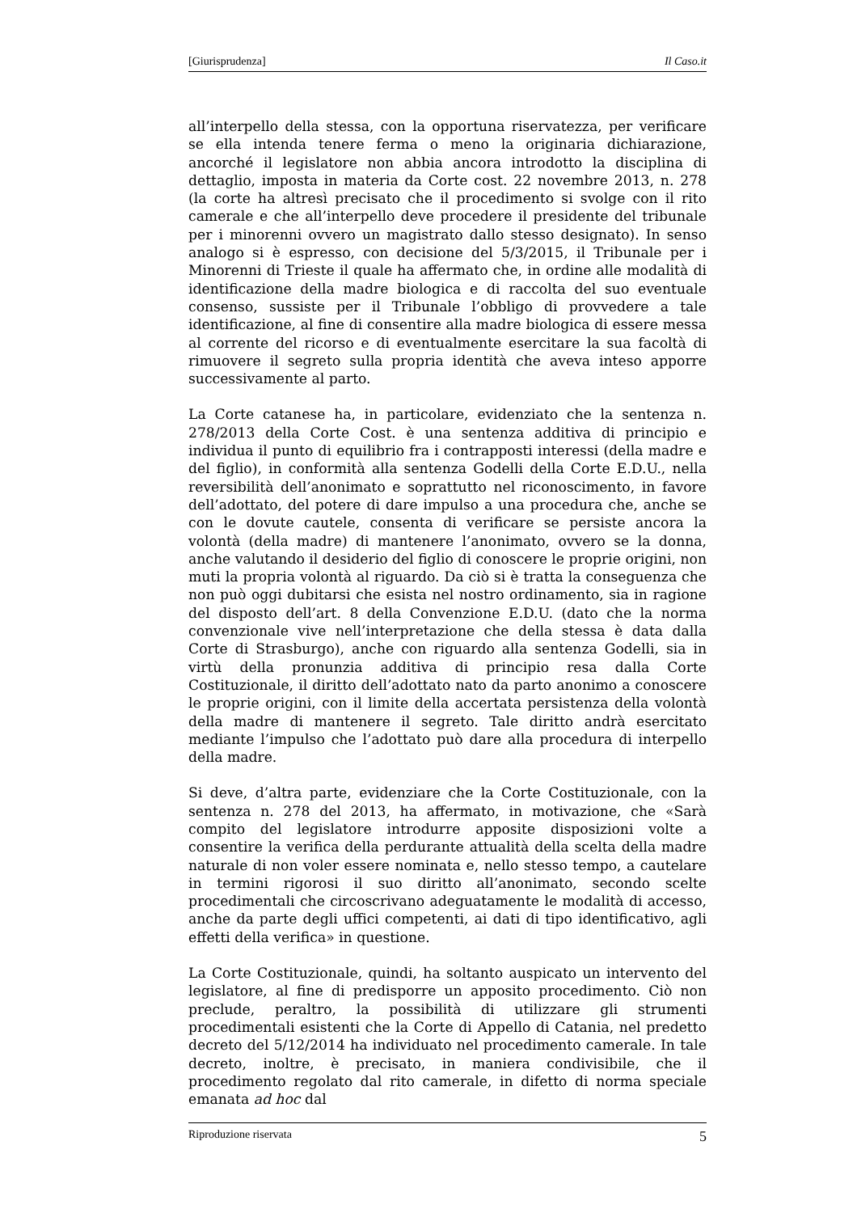[Giurisprudenza] Il Caso.it
all’interpello della stessa, con la opportuna riservatezza, per verificare se ella intenda tenere ferma o meno la originaria dichiarazione, ancorché il legislatore non abbia ancora introdotto la disciplina di dettaglio, imposta in materia da Corte cost. 22 novembre 2013, n. 278 (la corte ha altresì precisato che il procedimento si svolge con il rito camerale e che all’interpello deve procedere il presidente del tribunale per i minorenni ovvero un magistrato dallo stesso designato). In senso analogo si è espresso, con decisione del 5/3/2015, il Tribunale per i Minorenni di Trieste il quale ha affermato che, in ordine alle modalità di identificazione della madre biologica e di raccolta del suo eventuale consenso, sussiste per il Tribunale l’obbligo di provvedere a tale identificazione, al fine di consentire alla madre biologica di essere messa al corrente del ricorso e di eventualmente esercitare la sua facoltà di rimuovere il segreto sulla propria identità che aveva inteso apporre successivamente al parto.
La Corte catanese ha, in particolare, evidenziato che la sentenza n. 278/2013 della Corte Cost. è una sentenza additiva di principio e individua il punto di equilibrio fra i contrapposti interessi (della madre e del figlio), in conformità alla sentenza Godelli della Corte E.D.U., nella reversibilità dell’anonimato e soprattutto nel riconoscimento, in favore dell’adottato, del potere di dare impulso a una procedura che, anche se con le dovute cautele, consenta di verificare se persiste ancora la volontà (della madre) di mantenere l’anonimato, ovvero se la donna, anche valutando il desiderio del figlio di conoscere le proprie origini, non muti la propria volontà al riguardo. Da ciò si è tratta la conseguenza che non può oggi dubitarsi che esista nel nostro ordinamento, sia in ragione del disposto dell’art. 8 della Convenzione E.D.U. (dato che la norma convenzionale vive nell’interpretazione che della stessa è data dalla Corte di Strasburgo), anche con riguardo alla sentenza Godelli, sia in virtù della pronunzia additiva di principio resa dalla Corte Costituzionale, il diritto dell’adottato nato da parto anonimo a conoscere le proprie origini, con il limite della accertata persistenza della volontà della madre di mantenere il segreto. Tale diritto andrà esercitato mediante l’impulso che l’adottato può dare alla procedura di interpello della madre.
Si deve, d’altra parte, evidenziare che la Corte Costituzionale, con la sentenza n. 278 del 2013, ha affermato, in motivazione, che «Sarà compito del legislatore introdurre apposite disposizioni volte a consentire la verifica della perdurante attualità della scelta della madre naturale di non voler essere nominata e, nello stesso tempo, a cautelare in termini rigorosi il suo diritto all’anonimato, secondo scelte procedimentali che circoscrivano adeguatamente le modalità di accesso, anche da parte degli uffici competenti, ai dati di tipo identificativo, agli effetti della verifica» in questione.
La Corte Costituzionale, quindi, ha soltanto auspicato un intervento del legislatore, al fine di predisporre un apposito procedimento. Ciò non preclude, peraltro, la possibilità di utilizzare gli strumenti procedimentali esistenti che la Corte di Appello di Catania, nel predetto decreto del 5/12/2014 ha individuato nel procedimento camerale. In tale decreto, inoltre, è precisato, in maniera condivisibile, che il procedimento regolato dal rito camerale, in difetto di norma speciale emanata ad hoc dal
Riproduzione riservata 5